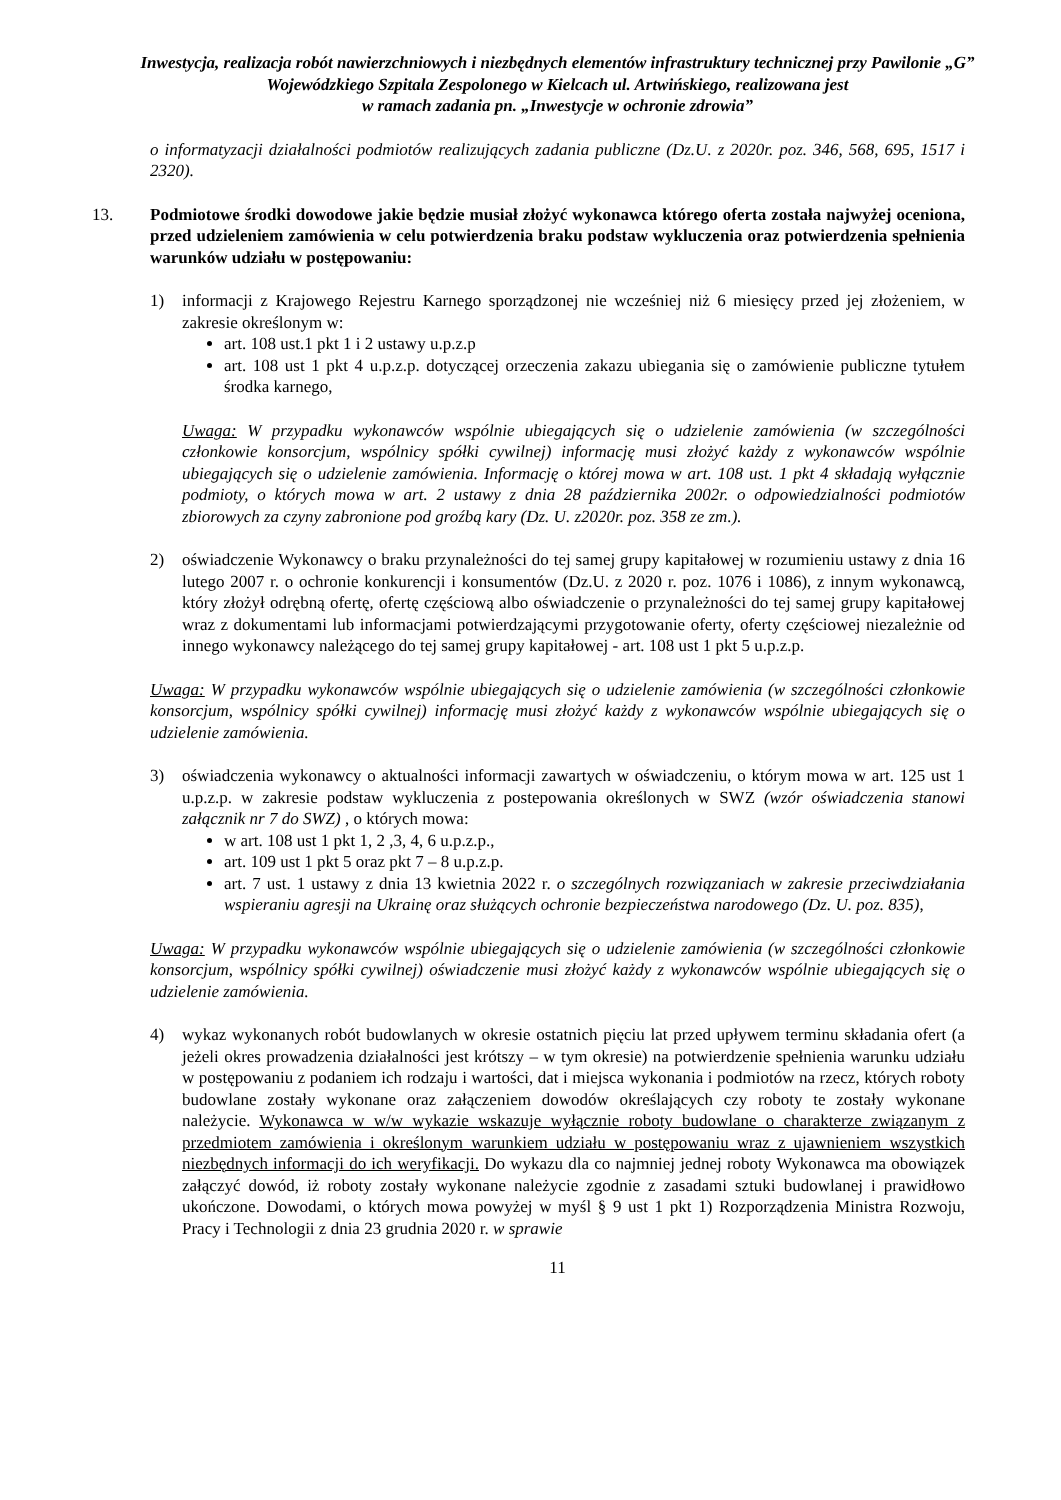Inwestycja, realizacja robót nawierzchniowych i niezbędnych elementów infrastruktury technicznej przy Pawilonie „G” Wojewódzkiego Szpitala Zespolonego w Kielcach ul. Artwińskiego, realizowana jest
w ramach zadania pn. „Inwestycje w ochronie zdrowia”
o informatyzacji działalności podmiotów realizujących zadania publiczne (Dz.U. z 2020r. poz. 346, 568, 695, 1517 i 2320).
13. Podmiotowe środki dowodowe jakie będzie musiał złożyć wykonawca którego oferta została najwyżej oceniona, przed udzieleniem zamówienia w celu potwierdzenia braku podstaw wykluczenia oraz potwierdzenia spełnienia warunków udziału w postępowaniu:
1) informacji z Krajowego Rejestru Karnego sporządzonej nie wcześniej niż 6 miesięcy przed jej złożeniem, w zakresie określonym w:
art. 108 ust.1 pkt 1 i 2 ustawy u.p.z.p
art. 108 ust 1 pkt 4 u.p.z.p. dotyczącej orzeczenia zakazu ubiegania się o zamówienie publiczne tytułem środka karnego,
Uwaga: W przypadku wykonawców wspólnie ubiegających się o udzielenie zamówienia (w szczególności członkowie konsorcjum, wspólnicy spółki cywilnej) informację musi złożyć każdy z wykonawców wspólnie ubiegających się o udzielenie zamówienia. Informację o której mowa w art. 108 ust. 1 pkt 4 składają wyłącznie podmioty, o których mowa w art. 2 ustawy z dnia 28 października 2002r. o odpowiedzialności podmiotów zbiorowych za czyny zabronione pod groźbą kary (Dz. U. z2020r. poz. 358 ze zm.).
2) oświadczenie Wykonawcy o braku przynależności do tej samej grupy kapitałowej w rozumieniu ustawy z dnia 16 lutego 2007 r. o ochronie konkurencji i konsumentów (Dz.U. z 2020 r. poz. 1076 i 1086), z innym wykonawcą, który złożył odrębną ofertę, ofertę częściową albo oświadczenie o przynależności do tej samej grupy kapitałowej wraz z dokumentami lub informacjami potwierdzającymi przygotowanie oferty, oferty częściowej niezależnie od innego wykonawcy należącego do tej samej grupy kapitałowej - art. 108 ust 1 pkt 5 u.p.z.p.
Uwaga: W przypadku wykonawców wspólnie ubiegających się o udzielenie zamówienia (w szczególności członkowie konsorcjum, wspólnicy spółki cywilnej) informację musi złożyć każdy z wykonawców wspólnie ubiegających się o udzielenie zamówienia.
3) oświadczenia wykonawcy o aktualności informacji zawartych w oświadczeniu, o którym mowa w art. 125 ust 1 u.p.z.p. w zakresie podstaw wykluczenia z postepowania określonych w SWZ (wzór oświadczenia stanowi załącznik nr 7 do SWZ) , o których mowa:
w art. 108 ust 1 pkt 1, 2 ,3, 4, 6 u.p.z.p.,
art. 109 ust 1 pkt 5 oraz pkt 7 – 8 u.p.z.p.
art. 7 ust. 1 ustawy z dnia 13 kwietnia 2022 r. o szczególnych rozwiązaniach w zakresie przeciwdziałania wspieraniu agresji na Ukrainę oraz służących ochronie bezpieczeństwa narodowego (Dz. U. poz. 835),
Uwaga: W przypadku wykonawców wspólnie ubiegających się o udzielenie zamówienia (w szczególności członkowie konsorcjum, wspólnicy spółki cywilnej) oświadczenie musi złożyć każdy z wykonawców wspólnie ubiegających się o udzielenie zamówienia.
4) wykaz wykonanych robót budowlanych w okresie ostatnich pięciu lat przed upływem terminu składania ofert (a jeżeli okres prowadzenia działalności jest krótszy – w tym okresie) na potwierdzenie spełnienia warunku udziału w postępowaniu z podaniem ich rodzaju i wartości, dat i miejsca wykonania i podmiotów na rzecz, których roboty budowlane zostały wykonane oraz załączeniem dowodów określających czy roboty te zostały wykonane należycie. Wykonawca w w/w wykazie wskazuje wyłącznie roboty budowlane o charakterze związanym z przedmiotem zamówienia i określonym warunkiem udziału w postępowaniu wraz z ujawnieniem wszystkich niezbędnych informacji do ich weryfikacji. Do wykazu dla co najmniej jednej roboty Wykonawca ma obowiązek załączyć dowód, iż roboty zostały wykonane należycie zgodnie z zasadami sztuki budowlanej i prawidłowo ukończone. Dowodami, o których mowa powyżej w myśl § 9 ust 1 pkt 1) Rozporządzenia Ministra Rozwoju, Pracy i Technologii z dnia 23 grudnia 2020 r. w sprawie
11